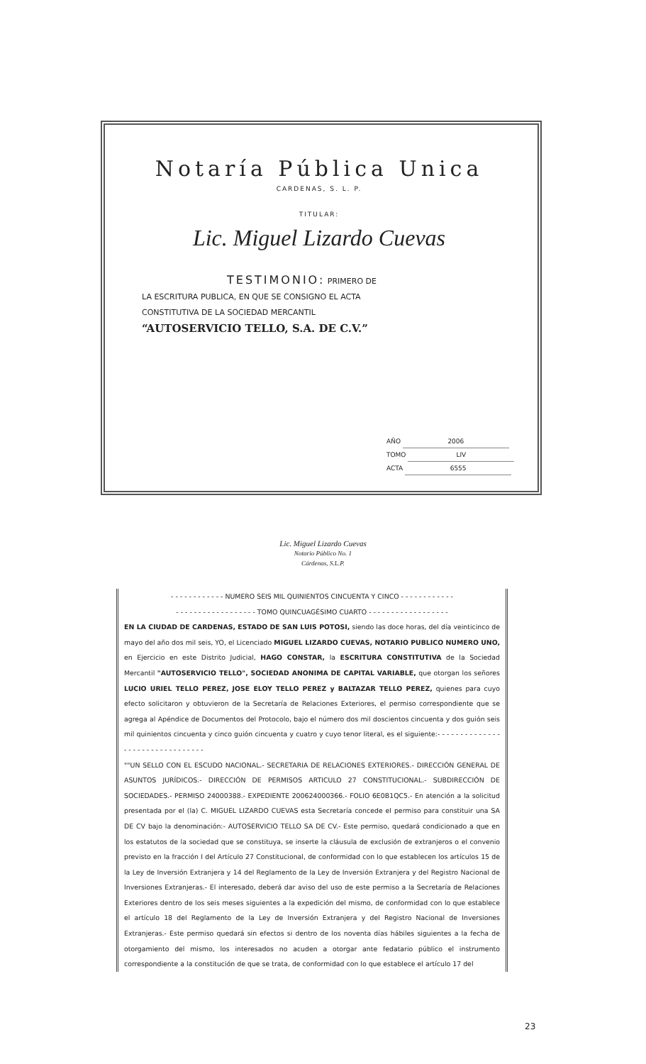Notaría Pública Unica
CARDENAS, S. L. P.
TITULAR:
Lic. Miguel Lizardo Cuevas
TESTIMONIO: PRIMERO DE
LA ESCRITURA PUBLICA, EN QUE SE CONSIGNO EL ACTA
CONSTITUTIVA DE LA SOCIEDAD MERCANTIL
“AUTOSERVICIO TELLO, S.A. DE C.V.”
AÑO 2006
TOMO LIV
ACTA 6555
Lic. Miguel Lizardo Cuevas
Notario Público No. 1
Cárdenas, S.L.P.
- - - - - - - - - - - - NUMERO SEIS MIL QUINIENTOS CINCUENTA Y CINCO - - - - - - - - - - - -
- - - - - - - - - - - - - - - - - - TOMO QUINCUAGÉSIMO CUARTO - - - - - - - - - - - - - - - - - -
EN LA CIUDAD DE CARDENAS, ESTADO DE SAN LUIS POTOSI, siendo las doce horas, del día veinticinco de mayo del año dos mil seis, YO, el Licenciado MIGUEL LIZARDO CUEVAS, NOTARIO PUBLICO NUMERO UNO, en Ejercicio en este Distrito Judicial, HAGO CONSTAR, la ESCRITURA CONSTITUTIVA de la Sociedad Mercantil "AUTOSERVICIO TELLO", SOCIEDAD ANONIMA DE CAPITAL VARIABLE, que otorgan los señores LUCIO URIEL TELLO PEREZ, JOSE ELOY TELLO PEREZ y BALTAZAR TELLO PEREZ, quienes para cuyo efecto solicitaron y obtuvieron de la Secretaría de Relaciones Exteriores, el permiso correspondiente que se agrega al Apéndice de Documentos del Protocolo, bajo el número dos mil doscientos cincuenta y dos guión seis mil quinientos cincuenta y cinco guión cincuenta y cuatro y cuyo tenor literal, es el siguiente:- - - - - - - - - - - - - - - - - - - - - - - - - - - - - - - -
""UN SELLO CON EL ESCUDO NACIONAL.- SECRETARIA DE RELACIONES EXTERIORES.- DIRECCIÓN GENERAL DE ASUNTOS JURÍDICOS.- DIRECCIÓN DE PERMISOS ARTICULO 27 CONSTITUCIONAL.- SUBDIRECCIÓN DE SOCIEDADES.- PERMISO 24000388.- EXPEDIENTE 200624000366.- FOLIO 6E0B1QC5.- En atención a la solicitud presentada por el (la) C. MIGUEL LIZARDO CUEVAS esta Secretaría concede el permiso para constituir una SA DE CV bajo la denominación:- AUTOSERVICIO TELLO SA DE CV.- Este permiso, quedará condicionado a que en los estatutos de la sociedad que se constituya, se inserte la cláusula de exclusión de extranjeros o el convenio previsto en la fracción I del Artículo 27 Constitucional, de conformidad con lo que establecen los artículos 15 de la Ley de Inversión Extranjera y 14 del Reglamento de la Ley de Inversión Extranjera y del Registro Nacional de Inversiones Extranjeras.- El interesado, deberá dar aviso del uso de este permiso a la Secretaría de Relaciones Exteriores dentro de los seis meses siguientes a la expedición del mismo, de conformidad con lo que establece el artículo 18 del Reglamento de la Ley de Inversión Extranjera y del Registro Nacional de Inversiones Extranjeras.- Este permiso quedará sin efectos si dentro de los noventa días hábiles siguientes a la fecha de otorgamiento del mismo, los interesados no acuden a otorgar ante fedatario público el instrumento correspondiente a la constitución de que se trata, de conformidad con lo que establece el artículo 17 del
23